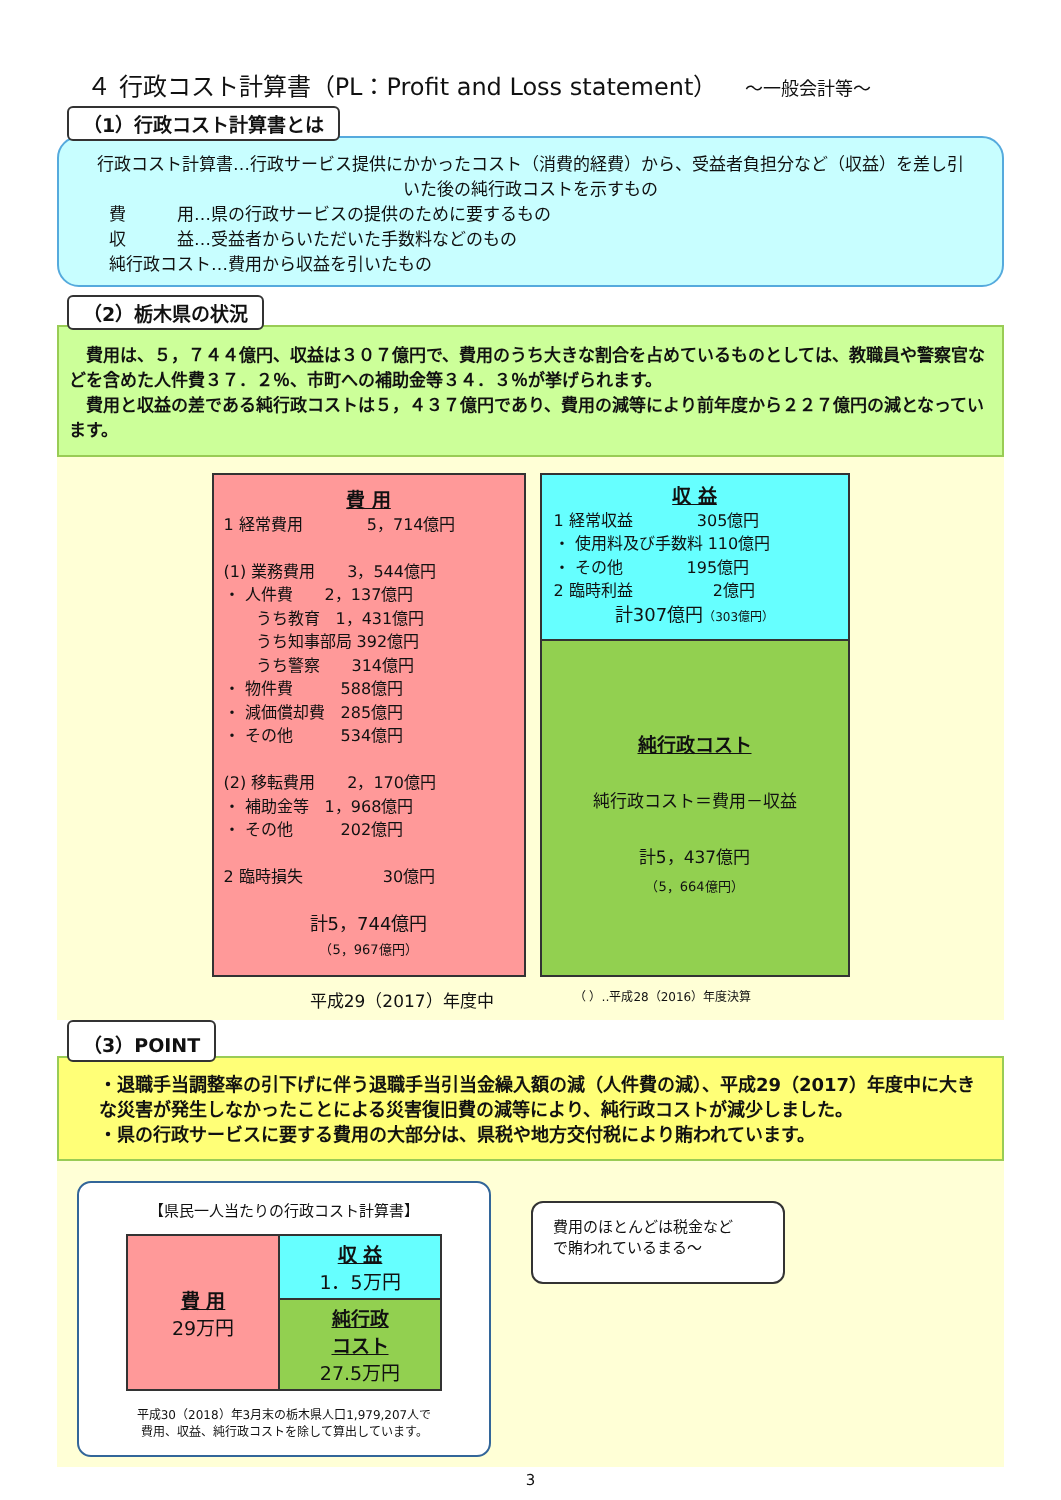４ 行政コスト計算書（PL：Profit and Loss statement） ～一般会計等～
（1）行政コスト計算書とは
行政コスト計算書…行政サービス提供にかかったコスト（消費的経費）から、受益者負担分など（収益）を差し引いた後の純行政コストを示すもの
費　　　用…県の行政サービスの提供のために要するもの
収　　　益…受益者からいただいた手数料などのもの
純行政コスト…費用から収益を引いたもの
（2）栃木県の状況
　費用は、５，７４４億円、収益は３０７億円で、費用のうち大きな割合を占めているものとしては、教職員や警察官などを含めた人件費３７．２％、市町への補助金等３４．３％が挙げられます。
　費用と収益の差である純行政コストは５，４３７億円であり、費用の減等により前年度から２２７億円の減となっています。
費 用
1 経常費用　　　　5，714億円
(1) 業務費用　　3，544億円
・ 人件費　　2，137億円
　　うち教育　1，431億円
　　うち知事部局 392億円
　　うち警察　　314億円
・ 物件費　　　588億円
・ 減価償却費　285億円
・ その他　　　534億円
(2) 移転費用　　2，170億円
・ 補助金等　1，968億円
・ その他　　　202億円
2 臨時損失　　　　　30億円
計5，744億円
（5，967億円）
収 益
1 経常収益　　　　305億円
・ 使用料及び手数料 110億円
・ その他　　　　195億円
2 臨時利益　　　　　2億円
計307億円（303億円）
純行政コスト
純行政コスト＝費用－収益
計5，437億円
（5，664億円）
平成29（2017）年度中 （ ）‥平成28（2016）年度決算
（3）POINT
・退職手当調整率の引下げに伴う退職手当引当金繰入額の減（人件費の減）、平成29（2017）年度中に大きな災害が発生しなかったことによる災害復旧費の減等により、純行政コストが減少しました。
・県の行政サービスに要する費用の大部分は、県税や地方交付税により賄われています。
【県民一人当たりの行政コスト計算書】
| 費 用 29万円 | 収 益 1．5万円 |
| | 純行政 コスト 27.5万円 |
平成30（2018）年3月末の栃木県人口1,979,207人で
費用、収益、純行政コストを除して算出しています。
費用のほとんどは税金など
で賄われているまる～
3